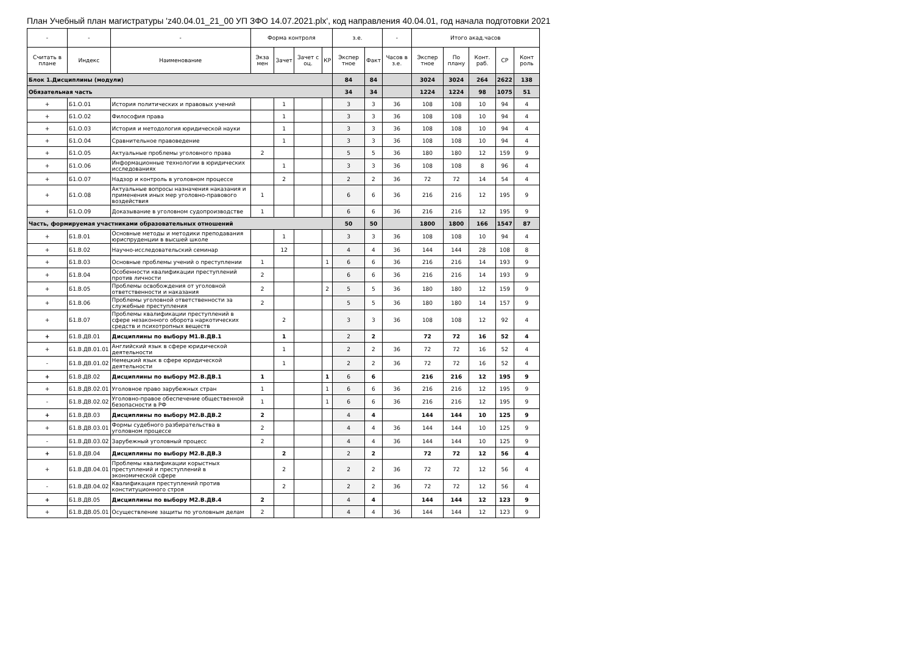План Учебный план магистратуры 'z40.04.01_21_00 УП ЗФО 14.07.2021.plx', код направления 40.04.01, год начала подготовки 2021
| - | - | - | Форма контроля | | | | з.е. | | - | Итого акад.часов | | | | |
| --- | --- | --- | --- | --- | --- | --- | --- | --- | --- | --- | --- | --- | --- | --- |
| Считать в плане | Индекс | Наименование | Экза мен | Зачет | Зачет с оц. | КР | Экспер тное | Факт | Часов в з.е. | Экспер тное | По плану | Конт. раб. | СР | Конт роль |
| Блок 1.Дисциплины (модули) | | | | | | | 84 | 84 | | 3024 | 3024 | 264 | 2622 | 138 |
| Обязательная часть | | | | | | | 34 | 34 | | 1224 | 1224 | 98 | 1075 | 51 |
| + | Б1.О.01 | История политических и правовых учений | | 1 | | | 3 | 3 | 36 | 108 | 108 | 10 | 94 | 4 |
| + | Б1.О.02 | Философия права | | 1 | | | 3 | 3 | 36 | 108 | 108 | 10 | 94 | 4 |
| + | Б1.О.03 | История и методология юридической науки | | 1 | | | 3 | 3 | 36 | 108 | 108 | 10 | 94 | 4 |
| + | Б1.О.04 | Сравнительное правоведение | | 1 | | | 3 | 3 | 36 | 108 | 108 | 10 | 94 | 4 |
| + | Б1.О.05 | Актуальные проблемы уголовного права | 2 | | | | 5 | 5 | 36 | 180 | 180 | 12 | 159 | 9 |
| + | Б1.О.06 | Информационные технологии в юридических исследованиях | | 1 | | | 3 | 3 | 36 | 108 | 108 | 8 | 96 | 4 |
| + | Б1.О.07 | Надзор и контроль в уголовном процессе | | 2 | | | 2 | 2 | 36 | 72 | 72 | 14 | 54 | 4 |
| + | Б1.О.08 | Актуальные вопросы назначения наказания и применения иных мер уголовно-правового воздействия | 1 | | | | 6 | 6 | 36 | 216 | 216 | 12 | 195 | 9 |
| + | Б1.О.09 | Доказывание в уголовном судопроизводстве | 1 | | | | 6 | 6 | 36 | 216 | 216 | 12 | 195 | 9 |
| Часть, формируемая участниками образовательных отношений | | | | | | | 50 | 50 | | 1800 | 1800 | 166 | 1547 | 87 |
| + | Б1.В.01 | Основные методы и методики преподавания юриспруденции в высшей школе | | 1 | | | 3 | 3 | 36 | 108 | 108 | 10 | 94 | 4 |
| + | Б1.В.02 | Научно-исследовательский семинар | | 12 | | | 4 | 4 | 36 | 144 | 144 | 28 | 108 | 8 |
| + | Б1.В.03 | Основные проблемы учений о преступлении | 1 | | | 1 | 6 | 6 | 36 | 216 | 216 | 14 | 193 | 9 |
| + | Б1.В.04 | Особенности квалификации преступлений против личности | 2 | | | | 6 | 6 | 36 | 216 | 216 | 14 | 193 | 9 |
| + | Б1.В.05 | Проблемы освобождения от уголовной ответственности и наказания | 2 | | | 2 | 5 | 5 | 36 | 180 | 180 | 12 | 159 | 9 |
| + | Б1.В.06 | Проблемы уголовной ответственности за служебные преступления | 2 | | | | 5 | 5 | 36 | 180 | 180 | 14 | 157 | 9 |
| + | Б1.В.07 | Проблемы квалификации преступлений в сфере незаконного оборота наркотических средств и психотропных веществ | | 2 | | | 3 | 3 | 36 | 108 | 108 | 12 | 92 | 4 |
| + | Б1.В.ДВ.01 | Дисциплины по выбору М1.В.ДВ.1 | | 1 | | | 2 | 2 | | 72 | 72 | 16 | 52 | 4 |
| + | Б1.В.ДВ.01.01 | Английский язык в сфере юридической деятельности | | 1 | | | 2 | 2 | 36 | 72 | 72 | 16 | 52 | 4 |
| - | Б1.В.ДВ.01.02 | Немецкий язык в сфере юридической деятельности | | 1 | | | 2 | 2 | 36 | 72 | 72 | 16 | 52 | 4 |
| + | Б1.В.ДВ.02 | Дисциплины по выбору М2.В.ДВ.1 | 1 | | | 1 | 6 | 6 | | 216 | 216 | 12 | 195 | 9 |
| + | Б1.В.ДВ.02.01 | Уголовное право зарубежных стран | 1 | | | 1 | 6 | 6 | 36 | 216 | 216 | 12 | 195 | 9 |
| - | Б1.В.ДВ.02.02 | Уголовно-правое обеспечение общественной безопасности в РФ | 1 | | | 1 | 6 | 6 | 36 | 216 | 216 | 12 | 195 | 9 |
| + | Б1.В.ДВ.03 | Дисциплины по выбору М2.В.ДВ.2 | 2 | | | | 4 | 4 | | 144 | 144 | 10 | 125 | 9 |
| + | Б1.В.ДВ.03.01 | Формы судебного разбирательства в уголовном процессе | 2 | | | | 4 | 4 | 36 | 144 | 144 | 10 | 125 | 9 |
| - | Б1.В.ДВ.03.02 | Зарубежный уголовный процесс | 2 | | | | 4 | 4 | 36 | 144 | 144 | 10 | 125 | 9 |
| + | Б1.В.ДВ.04 | Дисциплины по выбору М2.В.ДВ.3 | | 2 | | | 2 | 2 | | 72 | 72 | 12 | 56 | 4 |
| + | Б1.В.ДВ.04.01 | Проблемы квалификации корыстных преступлений и преступлений в экономической сфере | | 2 | | | 2 | 2 | 36 | 72 | 72 | 12 | 56 | 4 |
| - | Б1.В.ДВ.04.02 | Квалификация преступлений против конституционного строя | | 2 | | | 2 | 2 | 36 | 72 | 72 | 12 | 56 | 4 |
| + | Б1.В.ДВ.05 | Дисциплины по выбору М2.В.ДВ.4 | 2 | | | | 4 | 4 | | 144 | 144 | 12 | 123 | 9 |
| + | Б1.В.ДВ.05.01 | Осуществление защиты по уголовным делам | 2 | | | | 4 | 4 | 36 | 144 | 144 | 12 | 123 | 9 |